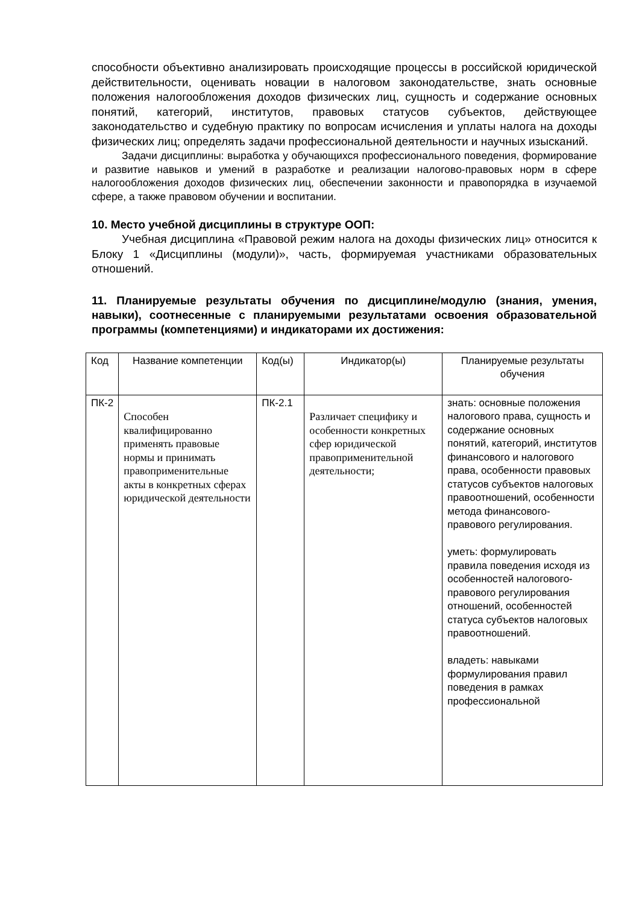способности объективно анализировать происходящие процессы в российской юридической действительности, оценивать новации в налоговом законодательстве, знать основные положения налогообложения доходов физических лиц, сущность и содержание основных понятий, категорий, институтов, правовых статусов субъектов, действующее законодательство и судебную практику по вопросам исчисления и уплаты налога на доходы физических лиц; определять задачи профессиональной деятельности и научных изысканий.
Задачи дисциплины: выработка у обучающихся профессионального поведения, формирование и развитие навыков и умений в разработке и реализации налогово-правовых норм в сфере налогообложения доходов физических лиц, обеспечении законности и правопорядка в изучаемой сфере, а также правовом обучении и воспитании.
10. Место учебной дисциплины в структуре ООП:
Учебная дисциплина «Правовой режим налога на доходы физических лиц» относится к Блоку 1 «Дисциплины (модули)», часть, формируемая участниками образовательных отношений.
11. Планируемые результаты обучения по дисциплине/модулю (знания, умения, навыки), соотнесенные с планируемыми результатами освоения образовательной программы (компетенциями) и индикаторами их достижения:
| Код | Название компетенции | Код(ы) | Индикатор(ы) | Планируемые результаты обучения |
| ПК-2 | Способен квалифицированно применять правовые нормы и принимать правоприменительные акты в конкретных сферах юридической деятельности | ПК-2.1 | Различает специфику и особенности конкретных сфер юридической правоприменительной деятельности; | знать: основные положения налогового права, сущность и содержание основных понятий, категорий, институтов финансового и налогового права, особенности правовых статусов субъектов налоговых правоотношений, особенности метода финансового-правового регулирования. уметь: формулировать правила поведения исходя из особенностей налогового-правового регулирования отношений, особенностей статуса субъектов налоговых правоотношений. владеть: навыками формулирования правил поведения в рамках профессиональной |